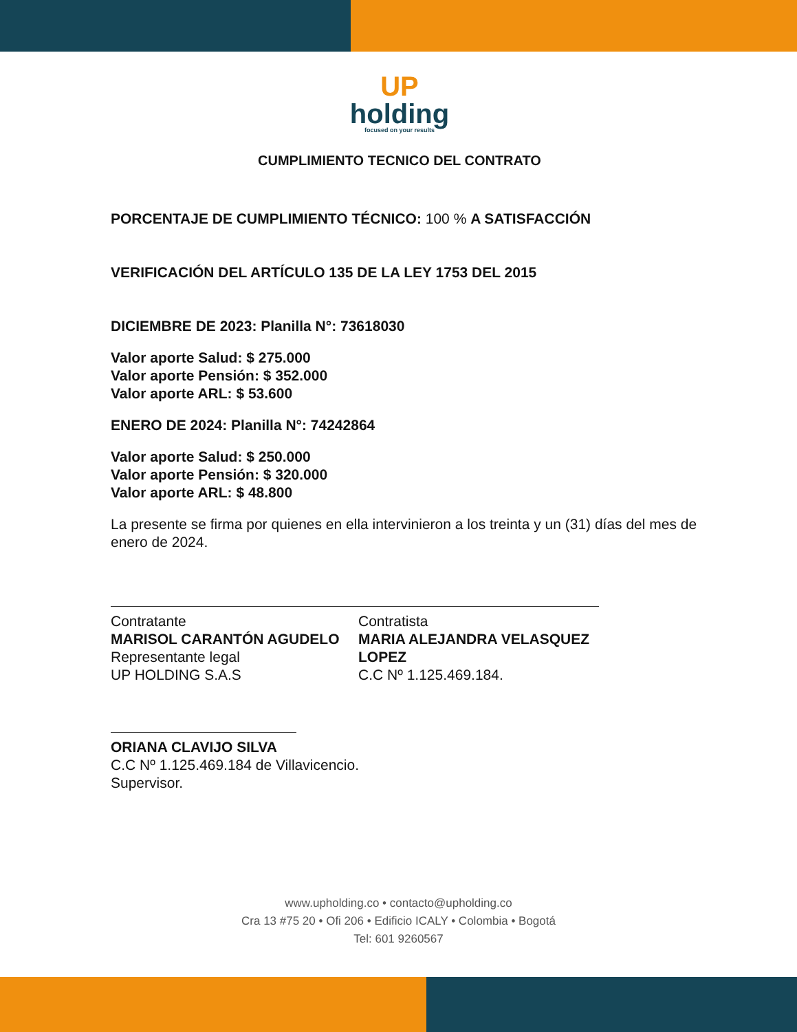UP
holding
focused on your results
CUMPLIMIENTO TECNICO DEL CONTRATO
PORCENTAJE DE CUMPLIMIENTO TÉCNICO: 100 % A SATISFACCIÓN
VERIFICACIÓN DEL ARTÍCULO 135 DE LA LEY 1753 DEL 2015
DICIEMBRE DE 2023: Planilla N°: 73618030
Valor aporte Salud: $ 275.000
Valor aporte Pensión: $ 352.000
Valor aporte ARL: $ 53.600
ENERO DE 2024: Planilla N°: 74242864
Valor aporte Salud: $ 250.000
Valor aporte Pensión: $ 320.000
Valor aporte ARL: $ 48.800
La presente se firma por quienes en ella intervinieron a los treinta y un (31) días del mes de enero de 2024.
Contratante
MARISOL CARANTÓN AGUDELO
Representante legal
UP HOLDING S.A.S
Contratista
MARIA ALEJANDRA VELASQUEZ LOPEZ
C.C Nº 1.125.469.184.
ORIANA CLAVIJO SILVA
C.C Nº 1.125.469.184 de Villavicencio.
Supervisor.
www.upholding.co • contacto@upholding.co
Cra 13 #75 20 • Ofi 206 • Edificio ICALY • Colombia • Bogotá
Tel: 601 9260567